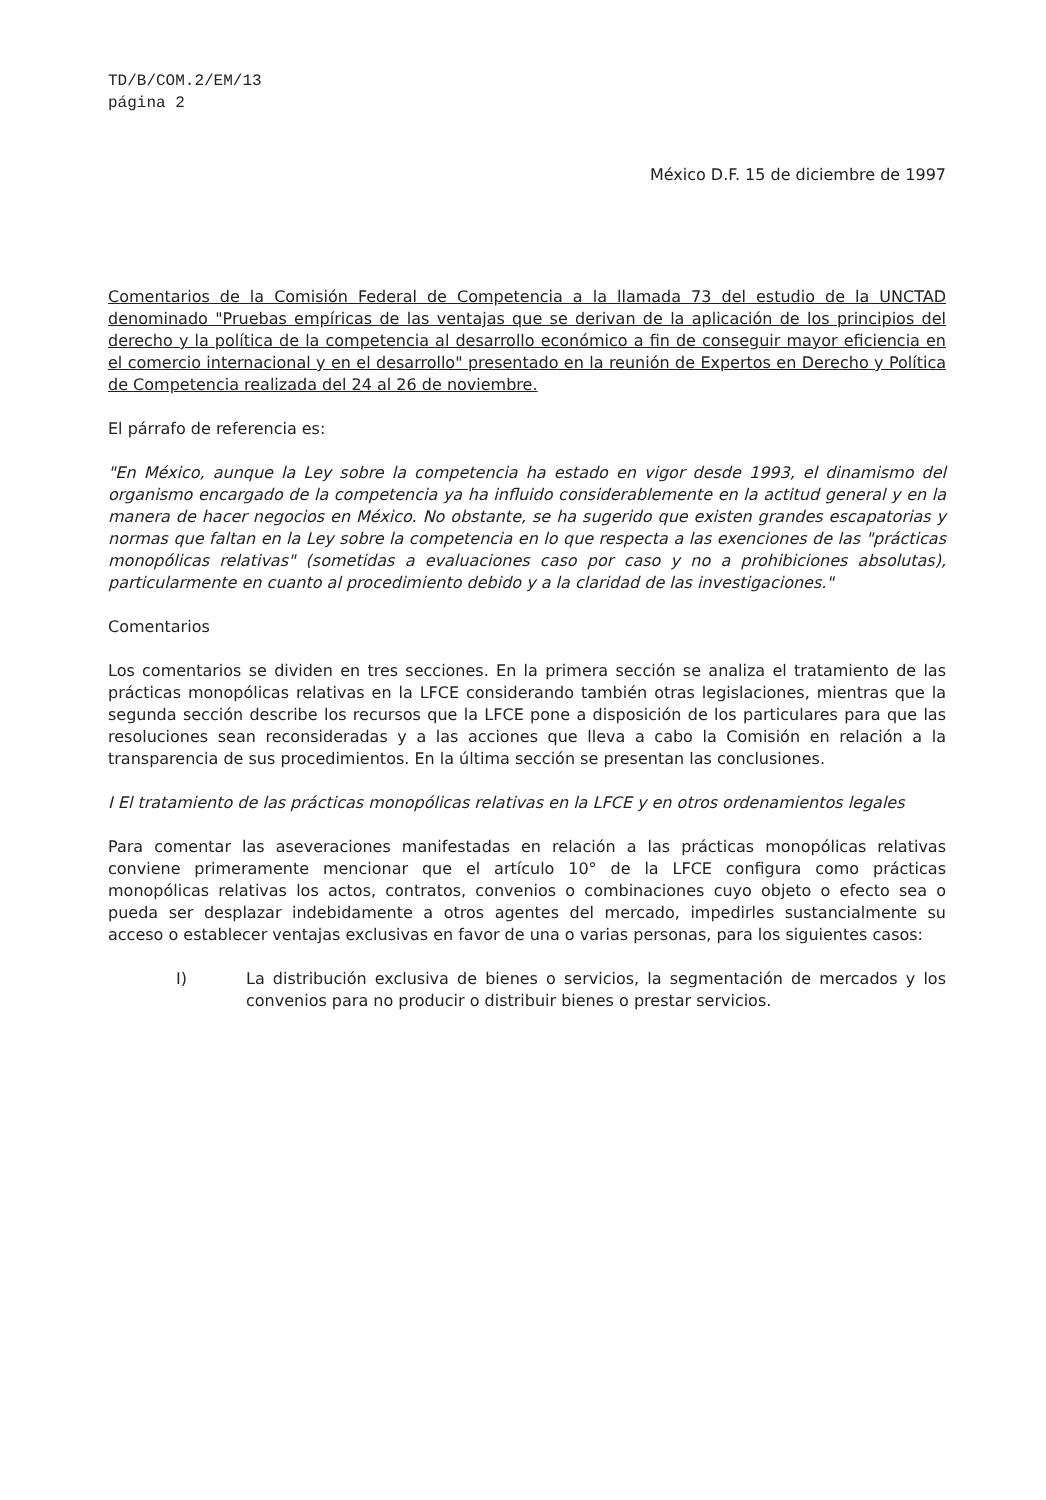TD/B/COM.2/EM/13
página 2
México D.F. 15 de diciembre de 1997
Comentarios de la Comisión Federal de Competencia a la llamada 73 del estudio de la UNCTAD denominado "Pruebas empíricas de las ventajas que se derivan de la aplicación de los principios del derecho y la política de la competencia al desarrollo económico a fin de conseguir mayor eficiencia en el comercio internacional y en el desarrollo" presentado en la reunión de Expertos en Derecho y Política de Competencia realizada del 24 al 26 de noviembre.
El párrafo de referencia es:
"En México, aunque la Ley sobre la competencia ha estado en vigor desde 1993, el dinamismo del organismo encargado de la competencia ya ha influido considerablemente en la actitud general y en la manera de hacer negocios en México. No obstante, se ha sugerido que existen grandes escapatorias y normas que faltan en la Ley sobre la competencia en lo que respecta a las exenciones de las "prácticas monopólicas relativas" (sometidas a evaluaciones caso por caso y no a prohibiciones absolutas), particularmente en cuanto al procedimiento debido y a la claridad de las investigaciones."
Comentarios
Los comentarios se dividen en tres secciones. En la primera sección se analiza el tratamiento de las prácticas monopólicas relativas en la LFCE considerando también otras legislaciones, mientras que la segunda sección describe los recursos que la LFCE pone a disposición de los particulares para que las resoluciones sean reconsideradas y a las acciones que lleva a cabo la Comisión en relación a la transparencia de sus procedimientos. En la última sección se presentan las conclusiones.
I El tratamiento de las prácticas monopólicas relativas en la LFCE y en otros ordenamientos legales
Para comentar las aseveraciones manifestadas en relación a las prácticas monopólicas relativas conviene primeramente mencionar que el artículo 10° de la LFCE configura como prácticas monopólicas relativas los actos, contratos, convenios o combinaciones cuyo objeto o efecto sea o pueda ser desplazar indebidamente a otros agentes del mercado, impedirles sustancialmente su acceso o establecer ventajas exclusivas en favor de una o varias personas, para los siguientes casos:
I) La distribución exclusiva de bienes o servicios, la segmentación de mercados y los convenios para no producir o distribuir bienes o prestar servicios.